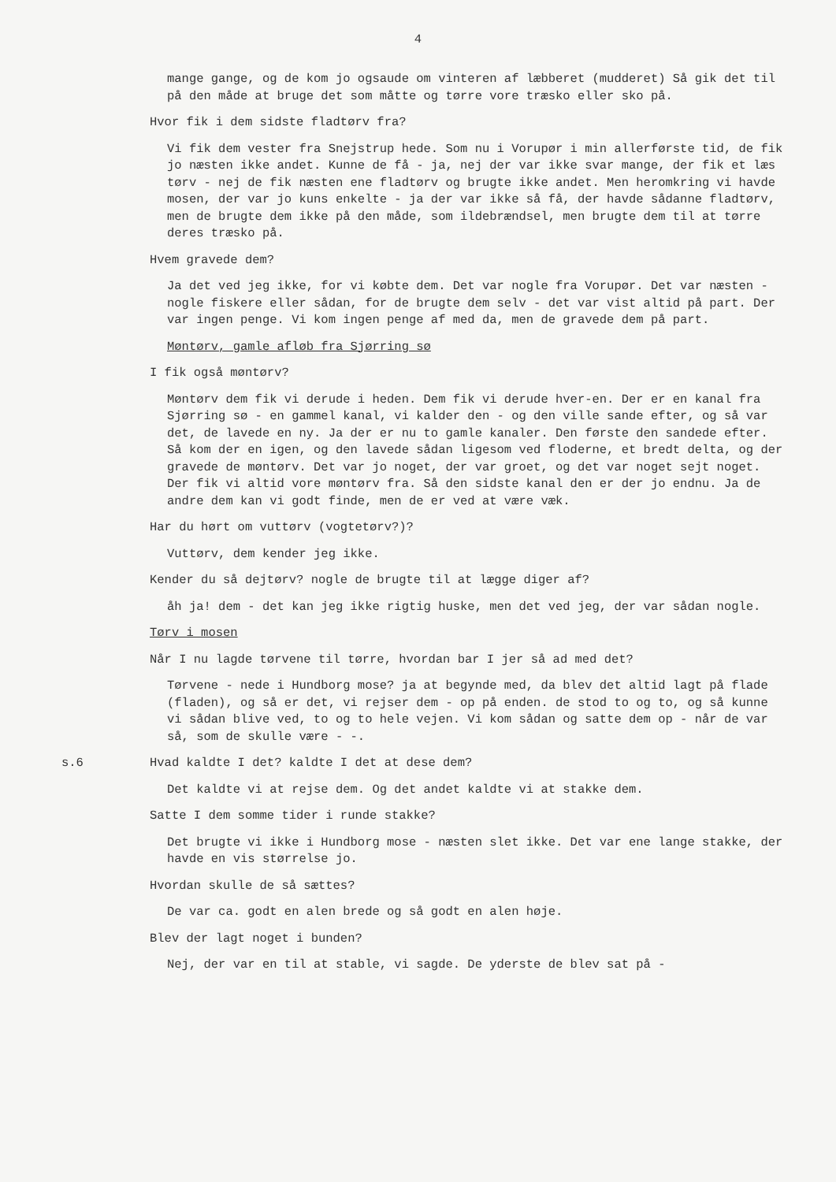4
mange gange, og de kom jo ogsaude om vinteren af læbberet (mudderet) Så gik det til på den måde at bruge det som måtte og tørre vore træsko eller sko på.
Hvor fik i dem sidste fladtørv fra?
Vi fik dem vester fra Snejstrup hede. Som nu i Vorupør i min allerførste tid, de fik jo næsten ikke andet. Kunne de få - ja, nej der var ikke svar mange, der fik et læs tørv - nej de fik næsten ene fladtørv og brugte ikke andet. Men heromkring vi havde mosen, der var jo kuns enkelte - ja der var ikke så få, der havde sådanne fladtørv, men de brugte dem ikke på den måde, som ildebrændsel, men brugte dem til at tørre deres træsko på.
Hvem gravede dem?
Ja det ved jeg ikke, for vi købte dem. Det var nogle fra Vorupør. Det var næsten - nogle fiskere eller sådan, for de brugte dem selv - det var vist altid på part. Der var ingen penge. Vi kom ingen penge af med da, men de gravede dem på part.
Møntørv, gamle afløb fra Sjørring sø
I fik også møntørv?
Møntørv dem fik vi derude i heden. Dem fik vi derude hver-en. Der er en kanal fra Sjørring sø - en gammel kanal, vi kalder den - og den ville sande efter, og så var det, de lavede en ny. Ja der er nu to gamle kanaler. Den første den sandede efter. Så kom der en igen, og den lavede sådan ligesom ved floderne, et bredt delta, og der gravede de møntørv. Det var jo noget, der var groet, og det var noget sejt noget. Der fik vi altid vore møntørv fra. Så den sidste kanal den er der jo endnu. Ja de andre dem kan vi godt finde, men de er ved at være væk.
Har du hørt om vuttørv (vogtetørv?)?
Vuttørv, dem kender jeg ikke.
Kender du så dejtørv? nogle de brugte til at lægge diger af?
åh ja! dem - det kan jeg ikke rigtig huske, men det ved jeg, der var sådan nogle.
Tørv i mosen
Når I nu lagde tørvene til tørre, hvordan bar I jer så ad med det?
Tørvene - nede i Hundborg mose? ja at begynde med, da blev det altid lagt på flade (fladen), og så er det, vi rejser dem - op på enden. de stod to og to, og så kunne vi sådan blive ved, to og to hele vejen. Vi kom sådan og satte dem op - når de var så, som de skulle være - -.
s.6 Hvad kaldte I det? kaldte I det at dese dem?
Det kaldte vi at rejse dem. Og det andet kaldte vi at stakke dem.
Satte I dem somme tider i runde stakke?
Det brugte vi ikke i Hundborg mose - næsten slet ikke. Det var ene lange stakke, der havde en vis størrelse jo.
Hvordan skulle de så sættes?
De var ca. godt en alen brede og så godt en alen høje.
Blev der lagt noget i bunden?
Nej, der var en til at stable, vi sagde. De yderste de blev sat på -